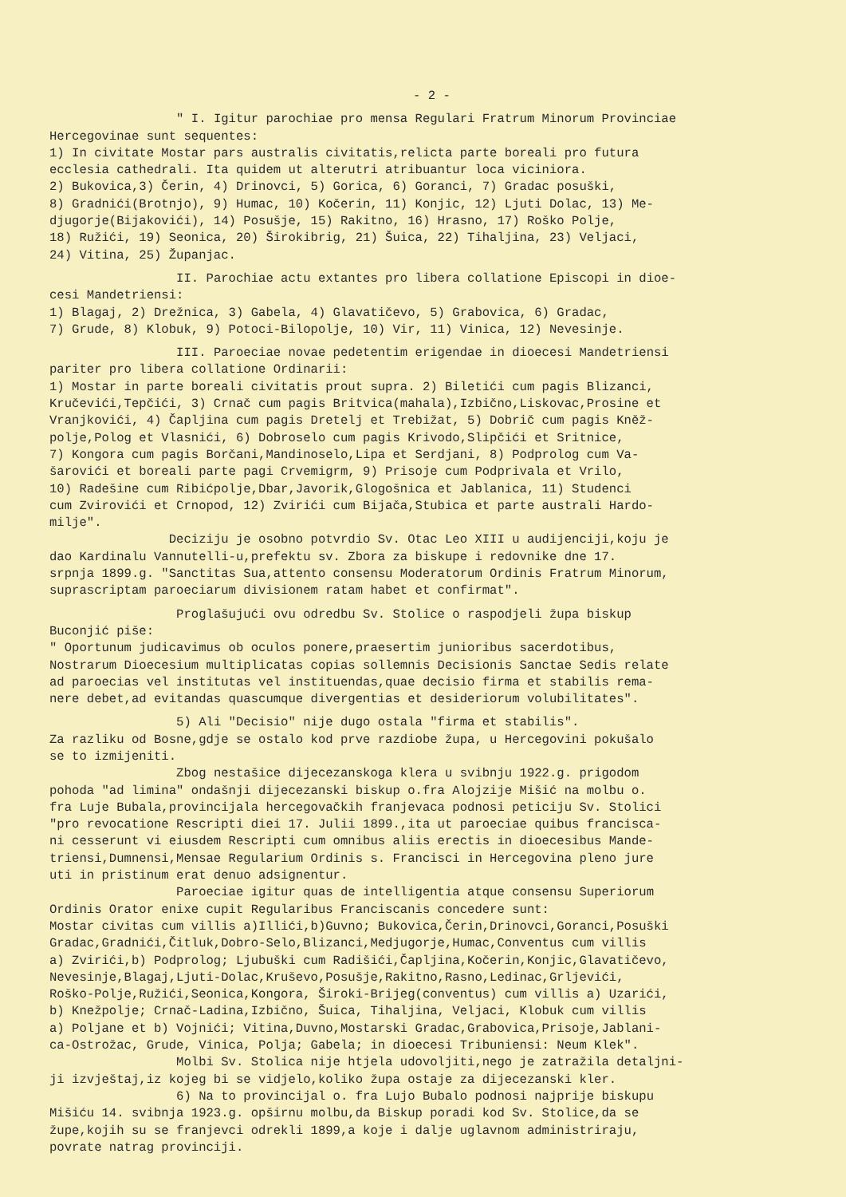- 2 -
" I. Igitur parochiae pro mensa Regulari Fratrum Minorum Provinciae Hercegovinae sunt sequentes: 1) In civitate Mostar pars australis civitatis,relicta parte boreali pro futura ecclesia cathedrali. Ita quidem ut alterutri atribuantur loca viciniora. 2) Bukovica,3) Čerin, 4) Drinovci, 5) Gorica, 6) Goranci, 7) Gradac posuški, 8) Gradnići(Brotnjo), 9) Humac, 10) Kočerin, 11) Konjic, 12) Ljuti Dolac, 13) Me- djugorje(Bijakovići), 14) Posušje, 15) Rakitno, 16) Hrasno, 17) Roško Polje, 18) Ružići, 19) Seonica, 20) Širokibrig, 21) Šuica, 22) Tihaljina, 23) Veljaci, 24) Vitina, 25) Županjac.
II. Parochiae actu extantes pro libera collatione Episcopi in dioe- cesi Mandetriensi: 1) Blagaj, 2) Drežnica, 3) Gabela, 4) Glavatičevo, 5) Grabovica, 6) Gradac, 7) Grude, 8) Klobuk, 9) Potoci-Bilopolje, 10) Vir, 11) Vinica, 12) Nevesinje.
III. Paroeciae novae pedetentim erigendae in dioecesi Mandetriensi pariter pro libera collatione Ordinarii: 1) Mostar in parte boreali civitatis prout supra. 2) Biletići cum pagis Blizanci, Kručevići,Tepčići, 3) Crnač cum pagis Britvica(mahala),Izbično,Liskovac,Prosine et Vranjkovići, 4) Čapljina cum pagis Dretelj et Trebižat, 5) Dobrič cum pagis Kněž- polje,Polog et Vlasnići, 6) Dobroselo cum pagis Krivodo,Slipčići et Sritnice, 7) Kongora cum pagis Borčani,Mandinoselo,Lipa et Serdjani, 8) Podprolog cum Va- šarovići et boreali parte pagi Crvemigrm, 9) Prisoje cum Podprivala et Vrilo, 10) Radešine cum Ribićpolje,Dbar,Javorik,Glogošnica et Jablanica, 11) Studenci cum Zvirovići et Crnopod, 12) Zvirići cum Bijača,Stubica et parte australi Hardo- milje". Deciziju je osobno potvrdio Sv. Otac Leo XIII u audijenciji,koju je dao Kardinalu Vannutelli-u,prefektu sv. Zbora za biskupe i redovnike dne 17. srpnja 1899.g. "Sanctitas Sua,attento consensu Moderatorum Ordinis Fratrum Minorum, suprascriptam paroeciarum divisionem ratam habet et confirmat".
Proglašujući ovu odredbu Sv. Stolice o raspodjeli župa biskup Buconjić piše: " Oportunum judicavimus ob oculos ponere,praesertim junioribus sacerdotibus, Nostrarum Dioecesium multiplicatas copias sollemnis Decisionis Sanctae Sedis relate ad paroecias vel institutas vel instituendas,quae decisio firma et stabilis rema- nere debet,ad evitandas quascumque divergentias et desideriorum volubilitates".
5) Ali "Decisio" nije dugo ostala "firma et stabilis". Za razliku od Bosne,gdje se ostalo kod prve razdiobe župa, u Hercegovini pokušalo se to izmijeniti. Zbog nestašice dijecezanskoga klera u svibnju 1922.g. prigodom pohoda "ad limina" ondašnji dijecezanski biskup o.fra Alojzije Mišić na molbu o. fra Luje Bubala,provincijala hercegovačkih franjevaca podnosi peticiju Sv. Stolici "pro revocatione Rescripti diei 17. Julii 1899.,ita ut paroeciae quibus francisca- ni cesserunt vi eiusdem Rescripti cum omnibus aliis erectis in dioecesibus Mande- triensi,Dumnensi,Mensae Regularium Ordinis s. Francisci in Hercegovina pleno jure uti in pristinum erat denuo adsignentur. Paroeciae igitur quas de intelligentia atque consensu Superiorum Ordinis Orator enixe cupit Regularibus Franciscanis concedere sunt: Mostar civitas cum villis a)Illići,b)Guvno; Bukovica,Čerin,Drinovci,Goranci,Posuški Gradac,Gradnići,Čitluk,Dobro-Selo,Blizanci,Medjugorje,Humac,Conventus cum villis a) Zvirići,b) Podprolog; Ljubuški cum Radišići,Čapljina,Kočerin,Konjic,Glavatičevo, Nevesinje,Blagaj,Ljuti-Dolac,Kruševo,Posušje,Rakitno,Rasno,Ledinac,Grljevići, Roško-Polje,Ružići,Seonica,Kongora, Široki-Brijeg(conventus) cum villis a) Uzarići, b) Knežpolje; Crnač-Ladina,Izbično, Šuica, Tihaljina, Veljaci, Klobuk cum villis a) Poljane et b) Vojnići; Vitina,Duvno,Mostarski Gradac,Grabovica,Prisoje,Jablani- ca-Ostrožac, Grude, Vinica, Polja; Gabela; in dioecesi Tribuniensi: Neum Klek". Molbi Sv. Stolica nije htjela udovoljiti,nego je zatražila detaljni- ji izvještaj,iz kojeg bi se vidjelo,koliko župa ostaje za dijecezanski kler. 6) Na to provincijal o. fra Lujo Bubalo podnosi najprije biskupu Mišiću 14. svibnja 1923.g. opširnu molbu,da Biskup poradi kod Sv. Stolice,da se župe,kojih su se franjevci odrekli 1899,a koje i dalje uglavnom administriraju, povrate natrag provinciji.